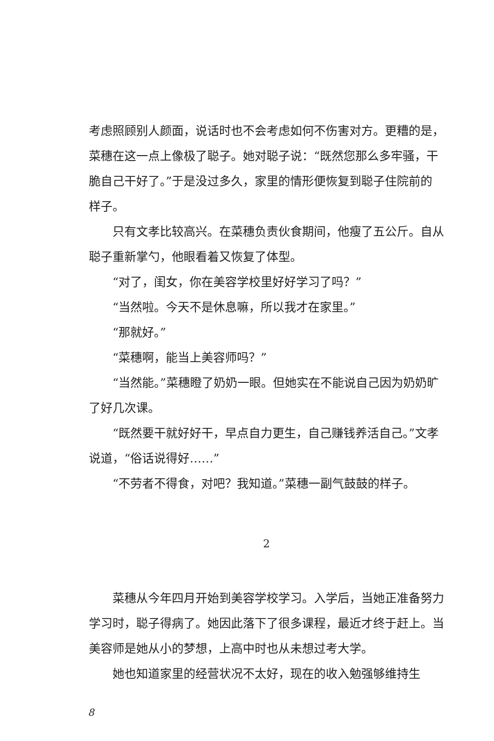考虑照顾别人颜面，说话时也不会考虑如何不伤害对方。更糟的是，菜穗在这一点上像极了聪子。她对聪子说：“既然您那么多牢骚，干脆自己干好了。”于是没过多久，家里的情形便恢复到聪子住院前的样子。
只有文孝比较高兴。在菜穗负责伙食期间，他瘦了五公斤。自从聪子重新掌勺，他眼看着又恢复了体型。
“对了，闺女，你在美容学校里好好学习了吗？”
“当然啦。今天不是休息嘛，所以我才在家里。”
“那就好。”
“菜穗啊，能当上美容师吗？”
“当然能。”菜穗瞪了奶奶一眼。但她实在不能说自己因为奶奶旷了好几次课。
“既然要干就好好干，早点自力更生，自己赚钱养活自己。”文孝说道，“俗话说得好……”
“不劳者不得食，对吧？我知道。”菜穗一副气鼓鼓的样子。
2
菜穗从今年四月开始到美容学校学习。入学后，当她正准备努力学习时，聪子得病了。她因此落下了很多课程，最近才终于赶上。当美容师是她从小的梦想，上高中时也从未想过考大学。
她也知道家里的经营状况不太好，现在的收入勉强够维持生
8